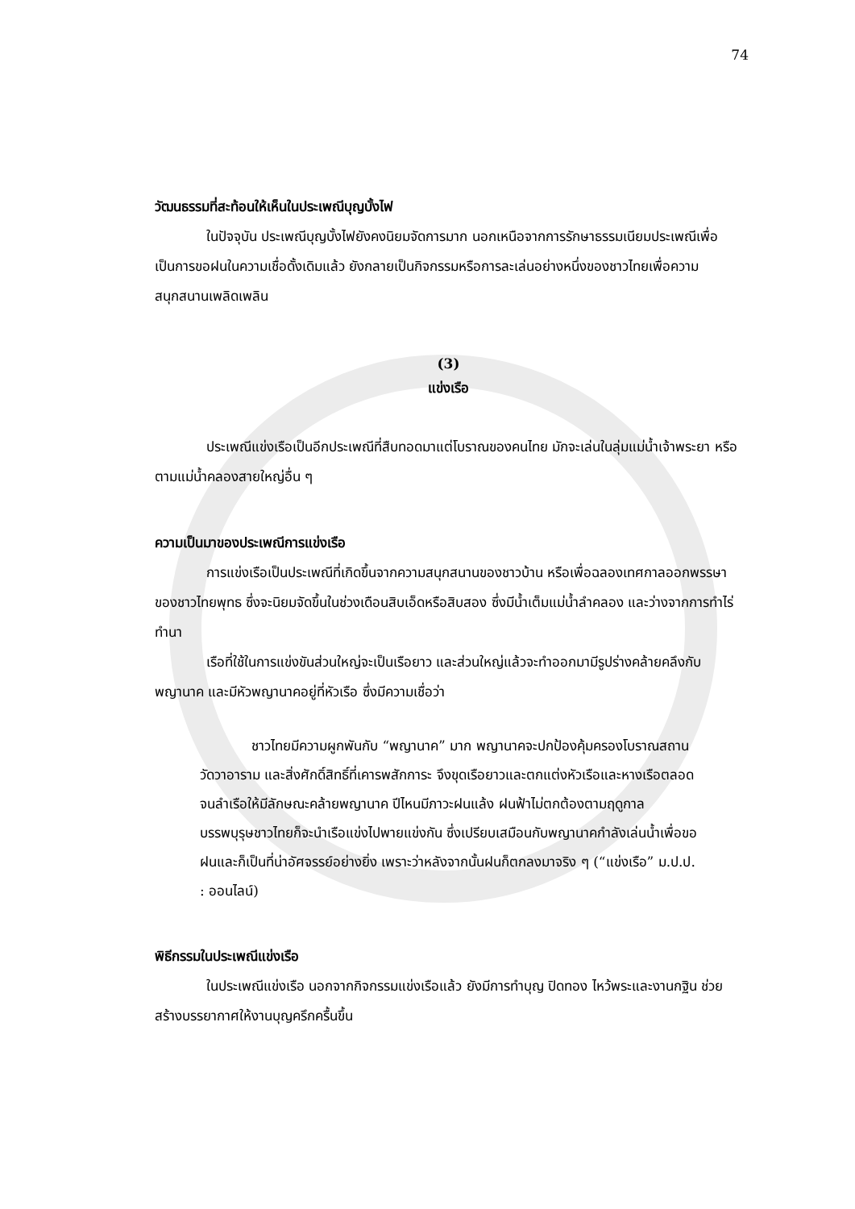74
วัฒนธรรมที่สะท้อนให้เห็นในประเพณีบุญบั้งไฟ
ในปัจจุบัน ประเพณีบุญบั้งไฟยังคงนิยมจัดการมาก นอกเหนือจากการรักษาธรรมเนียมประเพณีเพื่อเป็นการขอฝนในความเชื่อดั้งเดิมแล้ว ยังกลายเป็นกิจกรรมหรือการละเล่นอย่างหนึ่งของชาวไทยเพื่อความสนุกสนานเพลิดเพลิน
(3)
แข่งเรือ
ประเพณีแข่งเรือเป็นอีกประเพณีที่สืบทอดมาแต่โบราณของคนไทย มักจะเล่นในลุ่มแม่น้ำเจ้าพระยา หรือตามแม่น้ำคลองสายใหญ่อื่น ๆ
ความเป็นมาของประเพณีการแข่งเรือ
การแข่งเรือเป็นประเพณีที่เกิดขึ้นจากความสนุกสนานของชาวบ้าน หรือเพื่อฉลองเทศกาลออกพรรษาของชาวไทยพุทธ ซึ่งจะนิยมจัดขึ้นในช่วงเดือนสิบเอ็ดหรือสิบสอง ซึ่งมีน้ำเต็มแม่น้ำลำคลอง และว่างจากการทำไร่ทำนา
เรือที่ใช้ในการแข่งขันส่วนใหญ่จะเป็นเรือยาว และส่วนใหญ่แล้วจะทำออกมามีรูปร่างคล้ายคลึงกับพญานาค และมีหัวพญานาคอยู่ที่หัวเรือ ซึ่งมีความเชื่อว่า
ชาวไทยมีความผูกพันกับ “พญานาค” มาก พญานาคจะปกป้องคุ้มครองโบราณสถาน วัดวาอาราม และสิ่งศักดิ์สิทธิ์ที่เคารพสักการะ จึงขุดเรือยาวและตกแต่งหัวเรือและหางเรือตลอดจนลำเรือให้มีลักษณะคล้ายพญานาค ปีไหนมีภาวะฝนแล้ง ฝนฟ้าไม่ตกต้องตามฤดูกาล บรรพบุรุษชาวไทยก็จะนำเรือแข่งไปพายแข่งกัน ซึ่งเปรียบเสมือนกับพญานาคกำลังเล่นน้ำเพื่อขอฝนและก็เป็นที่น่าอัศจรรย์อย่างยิ่ง เพราะว่าหลังจากนั้นฝนก็ตกลงมาจริง ๆ (“แข่งเรือ” ม.ป.ป. : ออนไลน์)
พิธีกรรมในประเพณีแข่งเรือ
ในประเพณีแข่งเรือ นอกจากกิจกรรมแข่งเรือแล้ว ยังมีการทำบุญ ปิดทอง ไหว้พระและงานกฐิน ช่วยสร้างบรรยากาศให้งานบุญครึกครื้นขึ้น